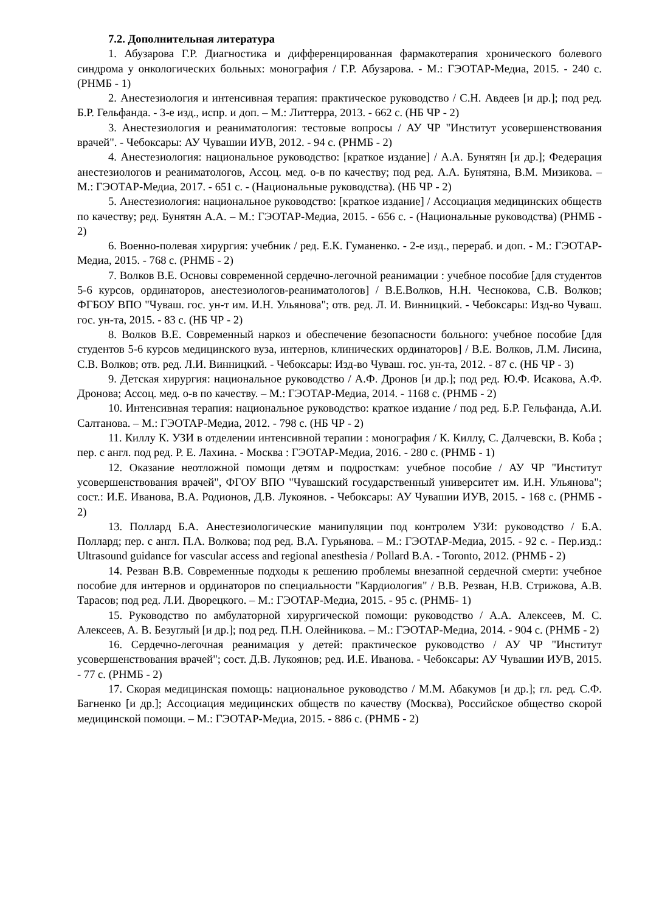7.2. Дополнительная литература
1. Абузарова Г.Р. Диагностика и дифференцированная фармакотерапия хронического болевого синдрома у онкологических больных: монография / Г.Р. Абузарова. - М.: ГЭОТАР-Медиа, 2015. - 240 с. (РНМБ - 1)
2. Анестезиология и интенсивная терапия: практическое руководство / С.Н. Авдеев [и др.]; под ред. Б.Р. Гельфанда. - 3-е изд., испр. и доп. – М.: Литтерра, 2013. - 662 с. (НБ ЧР - 2)
3. Анестезиология и реаниматология: тестовые вопросы / АУ ЧР "Институт усовершенствования врачей". - Чебоксары: АУ Чувашии ИУВ, 2012. - 94 с. (РНМБ - 2)
4. Анестезиология: национальное руководство: [краткое издание] / А.А. Бунятян [и др.]; Федерация анестезиологов и реаниматологов, Ассоц. мед. о-в по качеству; под ред. А.А. Бунятяна, В.М. Мизикова. – М.: ГЭОТАР-Медиа, 2017. - 651 с. - (Национальные руководства). (НБ ЧР - 2)
5. Анестезиология: национальное руководство: [краткое издание] / Ассоциация медицинских обществ по качеству; ред. Бунятян А.А. – М.: ГЭОТАР-Медиа, 2015. - 656 с. - (Национальные руководства) (РНМБ - 2)
6. Военно-полевая хирургия: учебник / ред. Е.К. Гуманенко. - 2-е изд., перераб. и доп. - М.: ГЭОТАР-Медиа, 2015. - 768 с. (РНМБ - 2)
7. Волков В.Е. Основы современной сердечно-легочной реанимации : учебное пособие [для студентов 5-6 курсов, ординаторов, анестезиологов-реаниматологов] / В.Е.Волков, Н.Н. Чеснокова, С.В. Волков; ФГБОУ ВПО "Чуваш. гос. ун-т им. И.Н. Ульянова"; отв. ред. Л. И. Винницкий. - Чебоксары: Изд-во Чуваш. гос. ун-та, 2015. - 83 с. (НБ ЧР - 2)
8. Волков В.Е. Современный наркоз и обеспечение безопасности больного: учебное пособие [для студентов 5-6 курсов медицинского вуза, интернов, клинических ординаторов] / В.Е. Волков, Л.М. Лисина, С.В. Волков; отв. ред. Л.И. Винницкий. - Чебоксары: Изд-во Чуваш. гос. ун-та, 2012. - 87 с. (НБ ЧР - 3)
9. Детская хирургия: национальное руководство / А.Ф. Дронов [и др.]; под ред. Ю.Ф. Исакова, А.Ф. Дронова; Ассоц. мед. о-в по качеству. – М.: ГЭОТАР-Медиа, 2014. - 1168 с. (РНМБ - 2)
10. Интенсивная терапия: национальное руководство: краткое издание / под ред. Б.Р. Гельфанда, А.И. Салтанова. – М.: ГЭОТАР-Медиа, 2012. - 798 с. (НБ ЧР - 2)
11. Киллу К. УЗИ в отделении интенсивной терапии : монография / К. Киллу, С. Далчевски, В. Коба ; пер. с англ. под ред. Р. Е. Лахина. - Москва : ГЭОТАР-Медиа, 2016. - 280 с. (РНМБ - 1)
12. Оказание неотложной помощи детям и подросткам: учебное пособие / АУ ЧР "Институт усовершенствования врачей", ФГОУ ВПО "Чувашский государственный университет им. И.Н. Ульянова"; сост.: И.Е. Иванова, В.А. Родионов, Д.В. Лукоянов. - Чебоксары: АУ Чувашии ИУВ, 2015. - 168 с. (РНМБ - 2)
13. Поллард Б.А. Анестезиологические манипуляции под контролем УЗИ: руководство / Б.А. Поллард; пер. с англ. П.А. Волкова; под ред. В.А. Гурьянова. – М.: ГЭОТАР-Медиа, 2015. - 92 с. - Пер.изд.: Ultrasound guidance for vascular access and regional anesthesia / Pollard B.A. - Toronto, 2012. (РНМБ - 2)
14. Резван В.В. Современные подходы к решению проблемы внезапной сердечной смерти: учебное пособие для интернов и ординаторов по специальности "Кардиология" / В.В. Резван, Н.В. Стрижова, А.В. Тарасов; под ред. Л.И. Дворецкого. – М.: ГЭОТАР-Медиа, 2015. - 95 с. (РНМБ- 1)
15. Руководство по амбулаторной хирургической помощи: руководство / А.А. Алексеев, М. С. Алексеев, А. В. Безуглый [и др.]; под ред. П.Н. Олейникова. – М.: ГЭОТАР-Медиа, 2014. - 904 с. (РНМБ - 2)
16. Сердечно-легочная реанимация у детей: практическое руководство / АУ ЧР "Институт усовершенствования врачей"; сост. Д.В. Лукоянов; ред. И.Е. Иванова. - Чебоксары: АУ Чувашии ИУВ, 2015. - 77 с. (РНМБ - 2)
17. Скорая медицинская помощь: национальное руководство / М.М. Абакумов [и др.]; гл. ред. С.Ф. Багненко [и др.]; Ассоциация медицинских обществ по качеству (Москва), Российское общество скорой медицинской помощи. – М.: ГЭОТАР-Медиа, 2015. - 886 с. (РНМБ - 2)